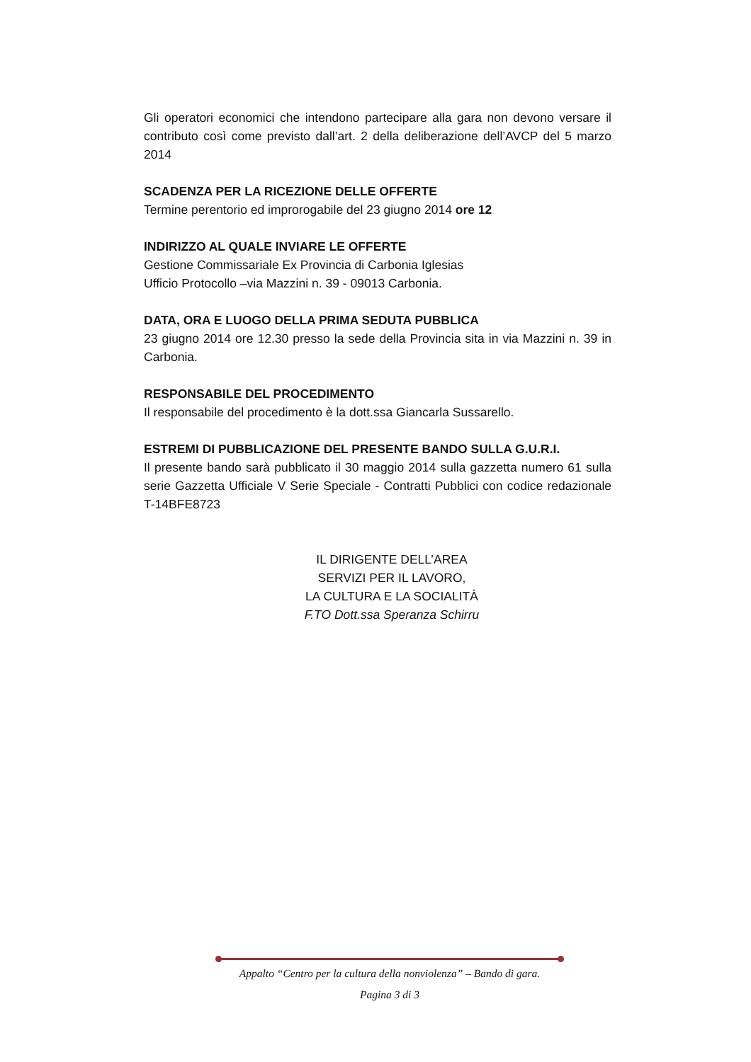Gli operatori economici che intendono partecipare alla gara non devono versare il contributo così come previsto dall’art. 2 della deliberazione dell’AVCP del 5 marzo 2014
SCADENZA PER LA RICEZIONE DELLE OFFERTE
Termine perentorio ed improrogabile del 23 giugno 2014 ore 12
INDIRIZZO AL QUALE INVIARE LE OFFERTE
Gestione Commissariale Ex Provincia di Carbonia Iglesias
Ufficio Protocollo –via Mazzini n. 39 - 09013 Carbonia.
DATA, ORA E LUOGO DELLA PRIMA SEDUTA PUBBLICA
23 giugno 2014 ore 12.30 presso la sede della Provincia sita in via Mazzini n. 39 in Carbonia.
RESPONSABILE DEL PROCEDIMENTO
Il responsabile del procedimento è la dott.ssa Giancarla Sussarello.
ESTREMI DI PUBBLICAZIONE DEL PRESENTE BANDO SULLA G.U.R.I.
Il presente bando sarà pubblicato il 30 maggio 2014 sulla gazzetta numero 61 sulla serie Gazzetta Ufficiale V Serie Speciale - Contratti Pubblici con codice redazionale T-14BFE8723
IL DIRIGENTE DELL’AREA
SERVIZI PER IL LAVORO,
LA CULTURA E LA SOCIALITÀ
F.TO Dott.ssa Speranza Schirru
Appalto “Centro per la cultura della nonviolenza” – Bando di gara.
Pagina 3 di 3